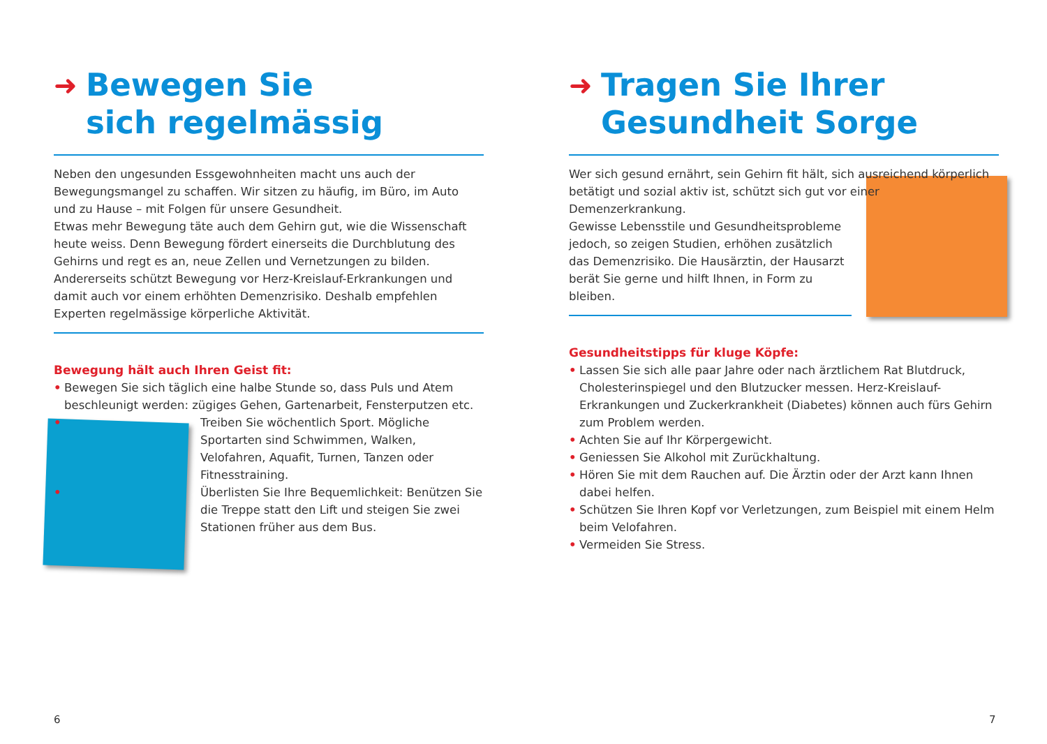➜ Bewegen Sie
sich regelmässig
Neben den ungesunden Essgewohnheiten macht uns auch der Bewegungs­mangel zu schaffen. Wir sitzen zu häufig, im Büro, im Auto und zu Hause – mit Folgen für unsere Gesundheit.
Etwas mehr Bewegung täte auch dem Gehirn gut, wie die Wissenschaft heute weiss. Denn Bewegung fördert einerseits die Durchblutung des Gehirns und regt es an, neue Zellen und Vernetzungen zu bilden.
Andererseits schützt Bewegung vor Herz-Kreislauf-Erkrankungen und damit auch vor einem erhöhten Demenzrisiko. Deshalb empfehlen Experten regel­mässige körperliche Aktivität.
Bewegung hält auch Ihren Geist fit:
• Bewegen Sie sich täglich eine halbe Stunde so, dass Puls und Atem beschleunigt werden: zügiges Gehen, Gartenarbeit, Fensterputzen etc.
• Treiben Sie wöchentlich Sport. Mögliche Sportarten sind Schwimmen, Walken, Velofahren, Aquafit, Turnen, Tanzen oder Fitnesstraining.
• Überlisten Sie Ihre Bequemlichkeit: Benützen Sie die Treppe statt den Lift und steigen Sie zwei Stationen früher aus dem Bus.
➜ Tragen Sie Ihrer
Gesundheit Sorge
Wer sich gesund ernährt, sein Gehirn fit hält, sich ausreichend körperlich betätigt und sozial aktiv ist, schützt sich gut vor einer Demenzerkrankung.
Gewisse Lebensstile und Gesundheitsprobleme jedoch, so zeigen Studien, erhöhen zusätzlich das Demenzrisiko. Die Hausärztin, der Hausarzt berät Sie gerne und hilft Ihnen, in Form zu bleiben.
Gesundheitstipps für kluge Köpfe:
• Lassen Sie sich alle paar Jahre oder nach ärztlichem Rat Blutdruck, Cholesterinspiegel und den Blutzucker messen. Herz-Kreislauf-Erkrankungen und Zuckerkrankheit (Diabetes) können auch fürs Gehirn zum Problem werden.
• Achten Sie auf Ihr Körpergewicht.
• Geniessen Sie Alkohol mit Zurückhaltung.
• Hören Sie mit dem Rauchen auf. Die Ärztin oder der Arzt kann Ihnen dabei helfen.
• Schützen Sie Ihren Kopf vor Verletzungen, zum Beispiel mit einem Helm beim Velofahren.
• Vermeiden Sie Stress.
6 7